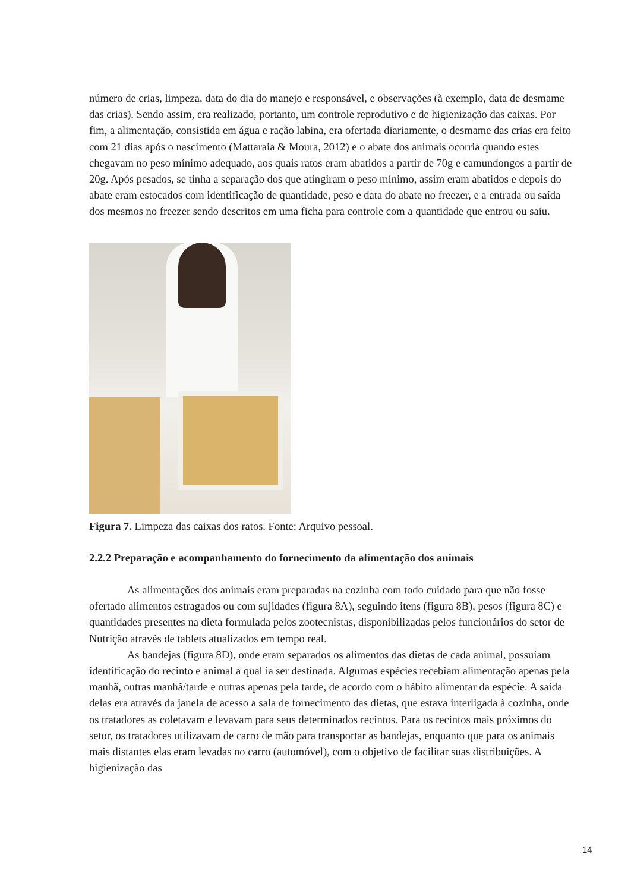número de crias, limpeza, data do dia do manejo e responsável, e observações (à exemplo, data de desmame das crias). Sendo assim, era realizado, portanto, um controle reprodutivo e de higienização das caixas. Por fim, a alimentação, consistida em água e ração labina, era ofertada diariamente, o desmame das crias era feito com 21 dias após o nascimento (Mattaraia & Moura, 2012) e o abate dos animais ocorria quando estes chegavam no peso mínimo adequado, aos quais ratos eram abatidos a partir de 70g e camundongos a partir de 20g. Após pesados, se tinha a separação dos que atingiram o peso mínimo, assim eram abatidos e depois do abate eram estocados com identificação de quantidade, peso e data do abate no freezer, e a entrada ou saída dos mesmos no freezer sendo descritos em uma ficha para controle com a quantidade que entrou ou saiu.
Figura 7. Limpeza das caixas dos ratos. Fonte: Arquivo pessoal.
2.2.2 Preparação e acompanhamento do fornecimento da alimentação dos animais
As alimentações dos animais eram preparadas na cozinha com todo cuidado para que não fosse ofertado alimentos estragados ou com sujidades (figura 8A), seguindo itens (figura 8B), pesos (figura 8C) e quantidades presentes na dieta formulada pelos zootecnistas, disponibilizadas pelos funcionários do setor de Nutrição através de tablets atualizados em tempo real.
As bandejas (figura 8D), onde eram separados os alimentos das dietas de cada animal, possuíam identificação do recinto e animal a qual ia ser destinada. Algumas espécies recebiam alimentação apenas pela manhã, outras manhã/tarde e outras apenas pela tarde, de acordo com o hábito alimentar da espécie. A saída delas era através da janela de acesso a sala de fornecimento das dietas, que estava interligada à cozinha, onde os tratadores as coletavam e levavam para seus determinados recintos. Para os recintos mais próximos do setor, os tratadores utilizavam de carro de mão para transportar as bandejas, enquanto que para os animais mais distantes elas eram levadas no carro (automóvel), com o objetivo de facilitar suas distribuições. A higienização das
14